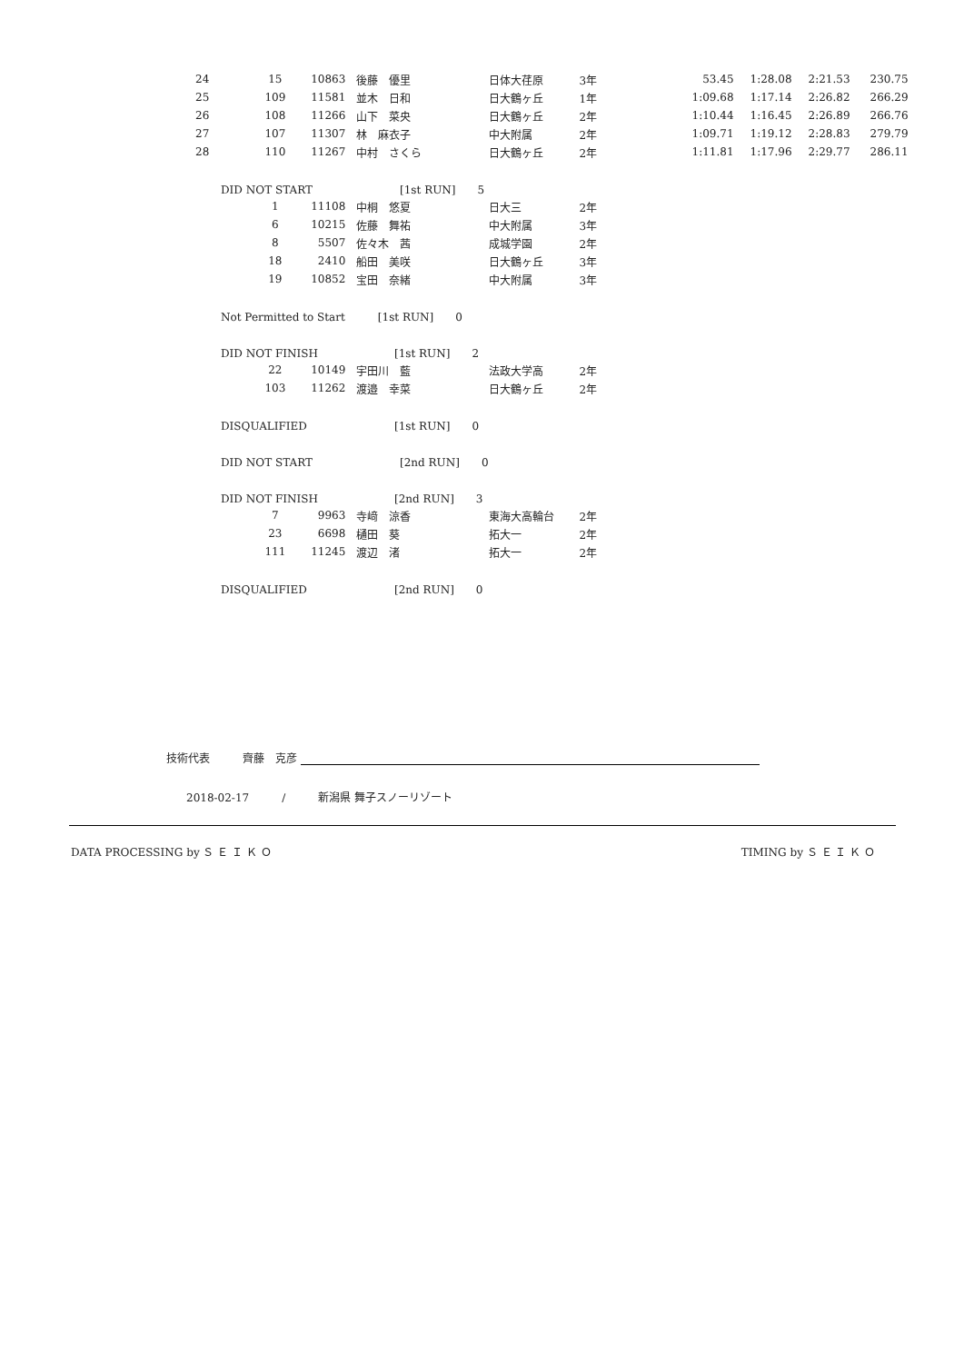| 24 | 15 | 10863 | 後藤 優里 | 日体大荏原 | 3年 | 53.45 | 1:28.08 | 2:21.53 | 230.75 |
| 25 | 109 | 11581 | 並木 日和 | 日大鶴ヶ丘 | 1年 | 1:09.68 | 1:17.14 | 2:26.82 | 266.29 |
| 26 | 108 | 11266 | 山下 菜央 | 日大鶴ヶ丘 | 2年 | 1:10.44 | 1:16.45 | 2:26.89 | 266.76 |
| 27 | 107 | 11307 | 林 麻衣子 | 中大附属 | 2年 | 1:09.71 | 1:19.12 | 2:28.83 | 279.79 |
| 28 | 110 | 11267 | 中村 さくら | 日大鶴ヶ丘 | 2年 | 1:11.81 | 1:17.96 | 2:29.77 | 286.11 |
| DID NOT START [1st RUN] 5 | | | | | | | | | |
| | 1 | 11108 | 中桐 悠夏 | 日大三 | 2年 | | | | |
| | 6 | 10215 | 佐藤 舞祐 | 中大附属 | 3年 | | | | |
| | 8 | 5507 | 佐々木 茜 | 成城学園 | 2年 | | | | |
| | 18 | 2410 | 船田 美咲 | 日大鶴ヶ丘 | 3年 | | | | |
| | 19 | 10852 | 宝田 奈緒 | 中大附属 | 3年 | | | | |
| Not Permitted to Start [1st RUN] 0 | | | | | | | | | |
| DID NOT FINISH [1st RUN] 2 | | | | | | | | | |
| | 22 | 10149 | 宇田川 藍 | 法政大学高 | 2年 | | | | |
| | 103 | 11262 | 渡邉 幸菜 | 日大鶴ヶ丘 | 2年 | | | | |
| DISQUALIFIED [1st RUN] 0 | | | | | | | | | |
| DID NOT START [2nd RUN] 0 | | | | | | | | | |
| DID NOT FINISH [2nd RUN] 3 | | | | | | | | | |
| | 7 | 9963 | 寺﨑 涼香 | 東海大高輪台 | 2年 | | | | |
| | 23 | 6698 | 樋田 葵 | 拓大一 | 2年 | | | | |
| | 111 | 11245 | 渡辺 渚 | 拓大一 | 2年 | | | | |
| DISQUALIFIED [2nd RUN] 0 | | | | | | | | | |
技術代表　　　齊藤　克彦
2018-02-17　　　/　　　新潟県 舞子スノーリゾート
DATA PROCESSING by Ｓ Ｅ Ｉ Ｋ Ｏ TIMING by Ｓ Ｅ Ｉ Ｋ Ｏ